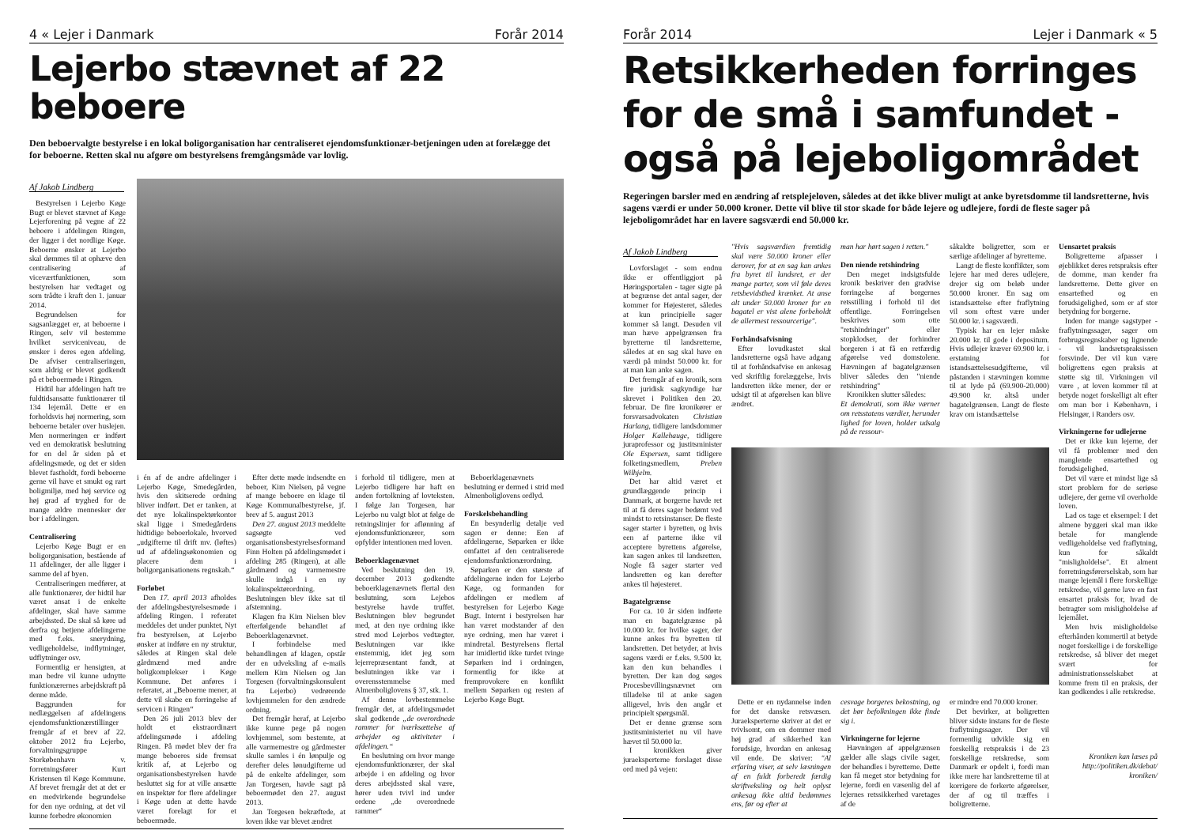4 « Lejer i Danmark Forår 2014
Lejerbo stævnet af 22 beboere
Den beboervalgte bestyrelse i en lokal boligorganisation har centraliseret ejendomsfunktionær-betjeningen uden at forelægge det for beboerne. Retten skal nu afgøre om bestyrelsens fremgångsmåde var lovlig.
Af Jakob Lindberg
Bestyrelsen i Lejerbo Køge Bugt er blevet stævnet af Køge Lejerforening på vegne af 22 beboere i afdelingen Ringen, der ligger i det nordlige Køge. Beboerne ønsker at Lejerbo skal dømmes til at ophæve den centralisering af viceværtfunktionen, som bestyrelsen har vedtaget og som trådte i kraft den 1. januar 2014.
Begrundelsen for sagsanlægget er, at beboerne i Ringen, selv vil bestemme hvilket serviceniveau, de ønsker i deres egen afdeling. De afviser centraliseringen, som aldrig er blevet godkendt på et beboermøde i Ringen.
Hidtil har afdelingen haft tre fuldtidsansatte funktionærer til 134 lejemål. Dette er en forholdsvis høj normering, som beboerne betaler over huslejen. Men normeringen er indført ved en demokratisk beslutning for en del år siden på et afdelingsmøde, og det er siden blevet fastholdt, fordi beboerne gerne vil have et smukt og rart boligmiljø, med høj service og høj grad af tryghed for de mange ældre mennesker der bor i afdelingen.
Centralisering
Lejerbo Køge Bugt er en boligorganisation, bestående af 11 afdelinger, der alle ligger i samme del af byen.
Centraliseringen medfører, at alle funktionærer, der hidtil har været ansat i de enkelte afdelinger, skal have samme arbejdssted. De skal så køre ud derfra og betjene afdelingerne med f.eks. snerydning, vedligeholdelse, indflytninger, udflytninger osv.
Formentlig er hensigten, at man bedre vil kunne udnytte funktionærernes arbejdskraft på denne måde.
Baggrunden for nedlæggelsen af afdelingens ejendomsfunktionærstillinger fremgår af et brev af 22. oktober 2012 fra Lejerbo, forvaltningsgruppe Storkøbenhavn v. forretningsfører Kurt Kristensen til Køge Kommune. Af brevet fremgår det at det er en medvirkende begrundelse for den nye ordning, at det vil kunne forbedre økonomien
i én af de andre afdelinger i Lejerbo Køge, Smedegården, hvis den skitserede ordning bliver indført. Det er tanken, at det nye lokalinspektørkontor skal ligge i Smedegårdens hidtidige beboerlokale, hvorved „udgifterne til drift mv. (løftes) ud af afdelingsøkonomien og placere dem i boligorganisationens regnskab.“
Forløbet
Den 17. april 2013 afholdes der afdelingsbestyrelsesmøde i afdeling Ringen. I referatet meddeles det under punktet, Nyt fra bestyrelsen, at Lejerbo ønsker at indføre en ny struktur, således at Ringen skal dele gårdmænd med andre boligkomplekser i Køge Kommune. Det anføres i referatet, at „Beboerne mener, at dette vil skabe en forringelse af servicen i Ringen“
Den 26 juli 2013 blev der holdt et ekstraordinært afdelingsmøde i afdeling Ringen. På mødet blev der fra mange beboeres side fremsat kritik af, at Lejerbo og organisationsbestyrelsen havde besluttet sig for at ville ansætte en inspektør for flere afdelinger i Køge uden at dette havde været forelagt for et beboermøde.
Efter dette møde indsendte en beboer, Kim Nielsen, på vegne af mange beboere en klage til Køge Kommunalbestyrelse, jf. brev af 5. august 2013
Den 27. august 2013 meddelte sagsøgte ved organisationsbestyrelsesformand Finn Holten på afdelingsmødet i afdeling 285 (Ringen), at alle gårdmænd og varmemestre skulle indgå i en ny lokalinspektørordning. Beslutningen blev ikke sat til afstemning.
Klagen fra Kim Nielsen blev efterfølgende behandlet af Beboerklagenævnet.
I forbindelse med behandlingen af klagen, opstår der en udveksling af e-mails mellem Kim Nielsen og Jan Torgesen (forvaltningskonsulent fra Lejerbo) vedrørende lovhjemmelen for den ændrede ordning.
Det fremgår heraf, at Lejerbo ikke kunne pege på nogen lovhjemmel, som bestemte, at alle varmemestre og gårdmester skulle samles i én lønpulje og derefter deles lønudgifterne ud på de enkelte afdelinger, som Jan Torgesen, havde sagt på beboermødet den 27. august 2013.
Jan Torgesen bekræftede, at loven ikke var blevet ændret
i forhold til tidligere, men at Lejerbo tidligere har haft en anden fortolkning af lovteksten. I følge Jan Torgesen, har Lejerbo nu valgt blot at følge de retningslinjer for aflønning af ejendomsfunktionærer, som opfylder intentionen med loven.
Beboerklagenævnet
Ved beslutning den 19. december 2013 godkendte beboerklagenævnets flertal den beslutning, som Lejebos bestyrelse havde truffet. Beslutningen blev begrundet med, at den nye ordning ikke stred mod Lejerbos vedtægter. Beslutningen var ikke enstemmig, idet jeg som lejerrepræsentant fandt, at beslutningen ikke var i overensstemmelse med Almenboliglovens § 37, stk. 1.
Af denne lovbestemmelse fremgår det, at afdelingsmødet skal godkende „de overordnede rammer for iværksættelse af arbejder og aktiviteter i afdelingen.“
En beslutning om hvor mange ejendomsfunktionærer, der skal arbejde i en afdeling og hvor deres arbejdssted skal være, hører uden tvivl ind under ordene „de overordnede rammer“
Beboerklagenævnets beslutning er dermed i strid med Almenboliglovens ordlyd.
Forskelsbehandling
En besynderlig detalje ved sagen er denne: Een af afdelingerne, Søparken er ikke omfattet af den centraliserede ejendomsfunktionærordning.
Søparken er den største af afdelingerne inden for Lejerbo Køge, og formanden for afdelingen er medlem af bestyrelsen for Lejerbo Køge Bugt. Internt i bestyrelsen har han været modstander af den nye ordning, men har været i mindretal. Bestyrelsens flertal har imidlertid ikke turdet tvinge Søparken ind i ordningen, formentlig for ikke at fremprovokere en konflikt mellem Søparken og resten af Lejerbo Køge Bugt.
Forår 2014 Lejer i Danmark « 5
Retsikkerheden forringes for de små i samfundet - også på lejeboligområdet
Regeringen barsler med en ændring af retsplejeloven, således at det ikke bliver muligt at anke byretsdomme til landsretterne, hvis sagens værdi er under 50.000 kroner. Dette vil blive til stor skade for både lejere og udlejere, fordi de fleste sager på lejeboligområdet har en lavere sagsværdi end 50.000 kr.
Af Jakob Lindberg
Lovforslaget - som endnu ikke er offentliggjort på Høringsportalen - tager sigte på at begrænse det antal sager, der kommer for Højesteret, således at kun principielle sager kommer så langt. Desuden vil man hæve appelgrænsen fra byretterne til landsretterne, således at en sag skal have en værdi på mindst 50.000 kr. for at man kan anke sagen.
Det fremgår af en kronik, som fire juridisk sagkyndige har skrevet i Politiken den 20. februar. De fire kronikører er forsvarsadvokaten Christian Harlang, tidligere landsdommer Holger Kallehauge, tidligere juraprofessor og justitsminister Ole Espersen, samt tidligere folketingsmedlem, Preben Wilhjelm.
Det har altid været et grundlæggende princip i Danmark, at borgerne havde ret til at få deres sager bedømt ved mindst to retsinstanser. De fleste sager starter i byretten, og hvis een af parterne ikke vil acceptere byrettens afgørelse, kan sagen ankes til landsretten. Nogle få sager starter ved landsretten og kan derefter ankes til højesteret.
Bagatelgrænse
For ca. 10 år siden indførte man en bagatelgrænse på 10.000 kr. for hvilke sager, der kunne ankes fra byretten til landsretten. Det betyder, at hvis sagens værdi er f.eks. 9.500 kr. kan den kun behandles i byretten. Der kan dog søges Procesbevillingsnævnet om tilladelse til at anke sagen alligevel, hvis den angår et principielt spørgsmål.
Det er denne grænse som justitsministeriet nu vil have hævet til 50.000 kr.
I kronikken giver juraeksperterne forslaget disse ord med på vejen:
"Hvis sagsværdien fremtidig skal være 50.000 kroner eller derover, for at en sag kan ankes fra byret til landsret, er der mange parter, som vil føle deres retsbevidsthed krænket. At anse alt under 50.000 kroner for en bagatel er vist alene forbeholdt de allermest ressourcerige".
Forhåndsafvisning
Efter lovudkastet skal landsretterne også have adgang til at forhåndsafvise en ankesag ved skriftlig forelæggelse, hvis landsretten ikke mener, der er udsigt til at afgørelsen kan blive ændret.
man har hørt sagen i retten."
Den niende retshindring
Den meget indsigtsfulde kronik beskriver den gradvise forringelse af borgernes retsstilling i forhold til det offentlige. Forringelsen beskrives som otte "retshindringer" eller stopklodser, der forhindrer borgeren i at få en retfærdig afgørelse ved domstolene. Hævningen af bagatelgrænsen bliver således den "niende retshindring"
Kronikken slutter således:
Et demokrati, som ikke værner om retsstatens værdier, herunder lighed for loven, holder udsalg på de ressour-
såkaldte boligretter, som er særlige afdelinger af byretterne.
Langt de fleste konflikter, som lejere har med deres udlejere, drejer sig om beløb under 50.000 kroner. En sag om istandsættelse efter fraflytning vil som oftest være under 50.000 kr. i sagsværdi.
Typisk har en lejer måske 20.000 kr. til gode i depositum. Hvis udlejer kræver 69.900 kr. i erstatning for istandsættelsesudgifterne, vil påstanden i stævningen komme til at lyde på (69.900-20.000) 49.900 kr. altså under bagatelgrænsen. Langt de fleste krav om istandsættelse
Dette er en nydannelse inden for det danske retsvæsen. Juraeksperterne skriver at det er tvivlsomt, om en dommer med høj grad af sikkerhed kan forudsige, hvordan en ankesag vil ende. De skriver: "Al erfaring viser, at selv læsningen af en fuldt forberedt færdig skriftveksling og helt oplyst ankesag ikke altid bedømmes ens, før og efter at
cesvage borgeres bekostning, og det bør befolkningen ikke finde sig i.
Virkningerne for lejerne
Hævningen af appelgrænsen gælder alle slags civile sager, der behandles i byretterne. Dette kan få meget stor betydning for lejerne, fordi en væsenlig del af lejernes retssikkerhed varetages af de
er mindre end 70.000 kroner.
Det bevirker, at boligretten bliver sidste instans for de fleste fraflytningssager. Der vil formentlig udvikle sig en forskellig retspraksis i de 23 forskellige retskredse, som Danmark er opdelt i, fordi man ikke mere har landsretterne til at korrigere de forkerte afgørelser, der af og til træffes i boligretterne.
Uensartet praksis
Boligretterne afpasser i øjeblikket deres retspraksis efter de domme, man kender fra landsretterne. Dette giver en ensartethed og en forudsigelighed, som er af stor betydning for borgerne.
Inden for mange sagstyper - fraflytningssager, sager om forbrugsregnskaber og lignende - vil landsretspraksissen forsvinde. Der vil kun være boligrettens egen praksis at støtte sig til. Virkningen vil være , at loven kommer til at betyde noget forskelligt alt efter om man bor i København, i Helsingør, i Randers osv.
Virkningerne for udlejerne
Det er ikke kun lejerne, der vil få problemer med den manglende ensartethed og forudsigelighed.
Det vil være et mindst lige så stort problem for de seriøse udlejere, der gerne vil overholde loven.
Lad os tage et eksempel: I det almene byggeri skal man ikke betale for manglende vedligeholdelse ved fraflytning, kun for såkaldt "misligholdelse". Et alment forretningsførerselskab, som har mange lejemål i flere forskellige retskredse, vil gerne lave en fast ensartet praksis for, hvad de betragter som misligholdelse af lejemålet.
Men hvis misligholdelse efterhånden kommertil at betyde noget forskellige i de forskellige retskredse, så bliver det meget svært for administrationsselskabet at komme frem til en praksis, der kan godkendes i alle retskredse.
Kroniken kan læses på http://politiken.dk/debat/ kroniken/